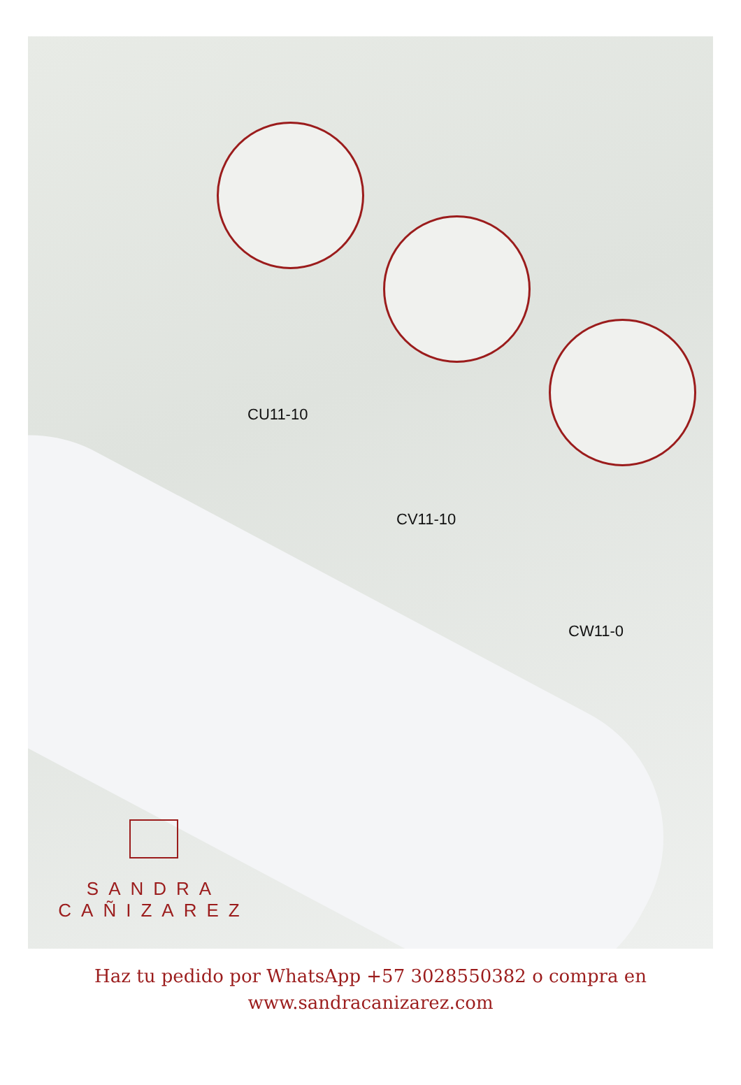CU11-10
CV11-10
CW11-0
SANDRA
CAÑIZAREZ
Haz tu pedido por WhatsApp +57 3028550382 o compra en
www.sandracanizarez.com